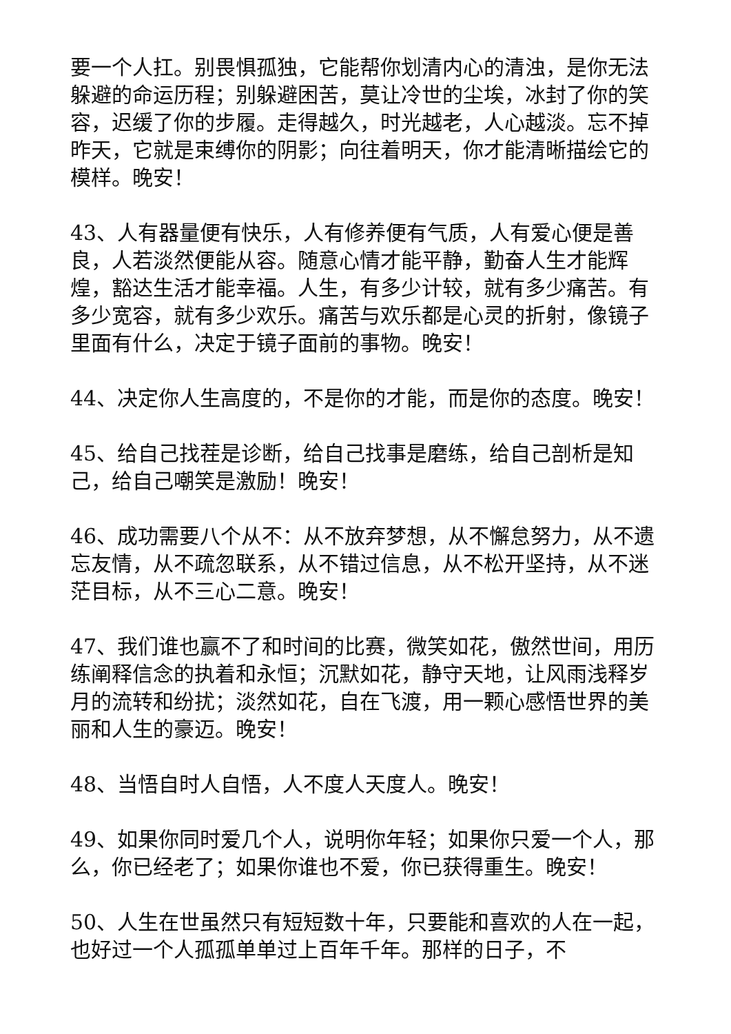要一个人扛。别畏惧孤独，它能帮你划清内心的清浊，是你无法躲避的命运历程；别躲避困苦，莫让冷世的尘埃，冰封了你的笑容，迟缓了你的步履。走得越久，时光越老，人心越淡。忘不掉昨天，它就是束缚你的阴影；向往着明天，你才能清晰描绘它的模样。晚安！
43、人有器量便有快乐，人有修养便有气质，人有爱心便是善良，人若淡然便能从容。随意心情才能平静，勤奋人生才能辉煌，豁达生活才能幸福。人生，有多少计较，就有多少痛苦。有多少宽容，就有多少欢乐。痛苦与欢乐都是心灵的折射，像镜子里面有什么，决定于镜子面前的事物。晚安！
44、决定你人生高度的，不是你的才能，而是你的态度。晚安！
45、给自己找茬是诊断，给自己找事是磨练，给自己剖析是知己，给自己嘲笑是激励！晚安！
46、成功需要八个从不：从不放弃梦想，从不懈怠努力，从不遗忘友情，从不疏忽联系，从不错过信息，从不松开坚持，从不迷茫目标，从不三心二意。晚安！
47、我们谁也赢不了和时间的比赛，微笑如花，傲然世间，用历练阐释信念的执着和永恒；沉默如花，静守天地，让风雨浅释岁月的流转和纷扰；淡然如花，自在飞渡，用一颗心感悟世界的美丽和人生的豪迈。晚安！
48、当悟自时人自悟，人不度人天度人。晚安！
49、如果你同时爱几个人，说明你年轻；如果你只爱一个人，那么，你已经老了；如果你谁也不爱，你已获得重生。晚安！
50、人生在世虽然只有短短数十年，只要能和喜欢的人在一起，也好过一个人孤孤单单过上百年千年。那样的日子，不